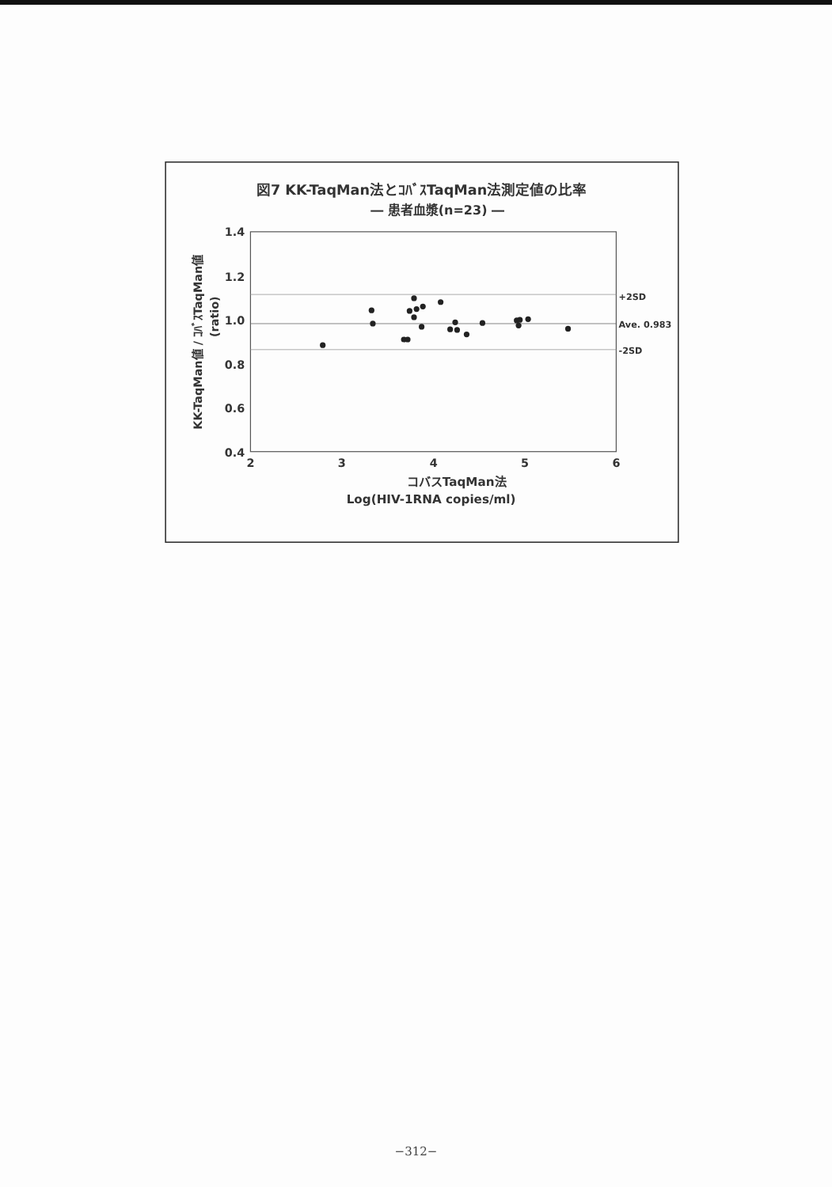図7 KK-TaqMan法とｺﾊﾞｽTaqMan法測定値の比率
― 患者血漿(n=23) ―
1.4
1.2
1.0
0.8
0.6
0.4
2
3
4
5
6
+2SD
Ave. 0.983
-2SD
KK-TaqMan値 / ｺﾊﾞｽTaqMan値
(ratio)
コバスTaqMan法
Log(HIV-1RNA copies/ml)
−312−